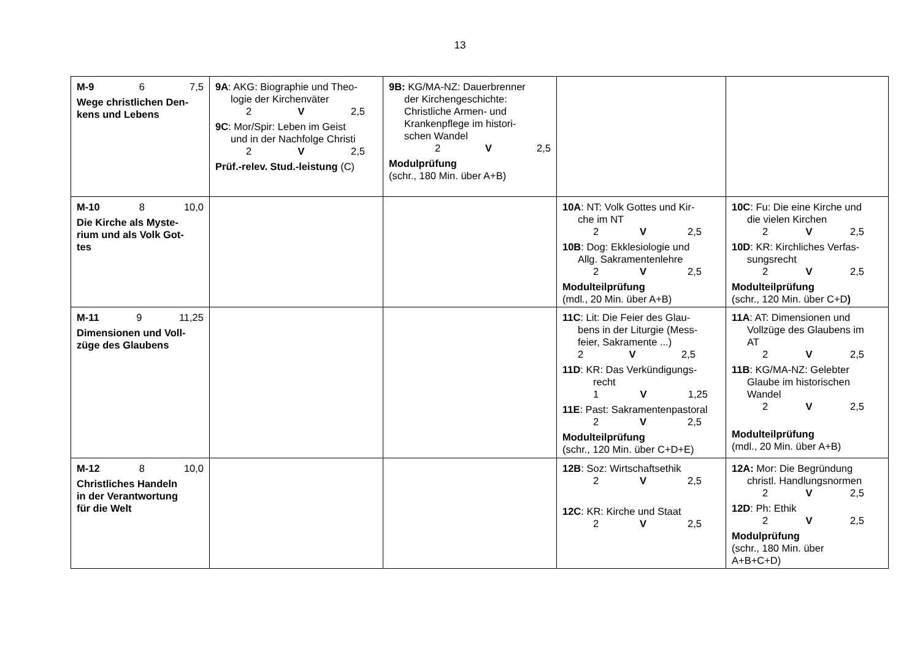13
| M-9 6 7,5 Wege christlichen Den- kens und Lebens | 9A : AKG: Biographie und Theo- logie der Kirchenväter 2 V 2,5 9C : Mor/Spir: Leben im Geist und in der Nachfolge Christi 2 V 2,5 Prüf.-relev. Stud.-leistung (C) | 9B: KG/MA-NZ: Dauerbrenner der Kirchengeschichte: Christliche Armen- und Krankenpflege im histori- schen Wandel 2 V 2,5 Modulprüfung (schr., 180 Min. über A+B) | | |
| M-10 8 10,0 Die Kirche als Myste- rium und als Volk Got- tes | | | 10A : NT: Volk Gottes und Kir- che im NT 2 V 2,5 10B : Dog: Ekklesiologie und Allg. Sakramentenlehre 2 V 2,5 Modulteilprüfung (mdl., 20 Min. über A+B) | 10C : Fu: Die eine Kirche und die vielen Kirchen 2 V 2,5 10D : KR: Kirchliches Verfas- sungsrecht 2 V 2,5 Modulteilprüfung (schr., 120 Min. über C+D ) |
| M-11 9 11,25 Dimensionen und Voll- züge des Glaubens | | | 11C : Lit: Die Feier des Glau- bens in der Liturgie (Mess- feier, Sakramente ...) 2 V 2,5 11D : KR: Das Verkündigungs- recht 1 V 1,25 11E : Past: Sakramentenpastoral 2 V 2,5 Modulteilprüfung (schr., 120 Min. über C+D+E) | 11A : AT: Dimensionen und Vollzüge des Glaubens im AT 2 V 2,5 11B : KG/MA-NZ: Gelebter Glaube im historischen Wandel 2 V 2,5 Modulteilprüfung (mdl., 20 Min. über A+B) |
| M-12 8 10,0 Christliches Handeln in der Verantwortung für die Welt | | | 12B : Soz: Wirtschaftsethik 2 V 2,5 12C : KR: Kirche und Staat 2 V 2,5 | 12A: Mor: Die Begründung christl. Handlungsnormen 2 V 2,5 12D : Ph: Ethik 2 V 2,5 Modulprüfung (schr., 180 Min. über A+B+C+D) |